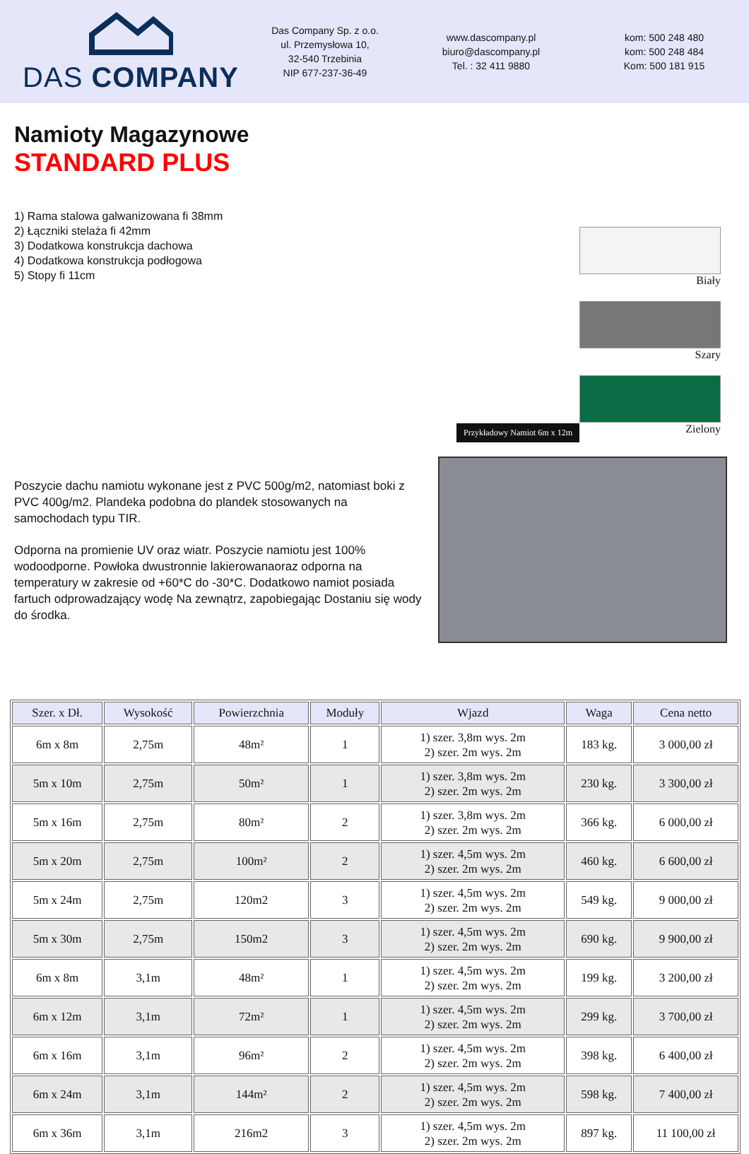DAS COMPANY
Das Company Sp. z o.o.
ul. Przemysłowa 10,
32-540 Trzebinia
NIP 677-237-36-49
www.dascompany.pl
biuro@dascompany.pl
Tel. : 32 411 9880
kom: 500 248 480
kom: 500 248 484
Kom: 500 181 915
Namioty Magazynowe
STANDARD PLUS
1) Rama stalowa galwanizowana fi 38mm
2) Łączniki stelaża fi 42mm
3) Dodatkowa konstrukcja dachowa
4) Dodatkowa konstrukcja podłogowa
5) Stopy fi 11cm
Przykładowy Namiot 6m x 12m
Biały
Szary
Zielony
Poszycie dachu namiotu wykonane jest z PVC 500g/m2, natomiast boki z PVC 400g/m2. Plandeka podobna do plandek stosowanych na samochodach typu TIR.
Odporna na promienie UV oraz wiatr. Poszycie namiotu jest 100% wodoodporne. Powłoka dwustronnie lakierowanaoraz odporna na temperatury w zakresie od +60*C do -30*C. Dodatkowo namiot posiada fartuch odprowadzający wodę Na zewnątrz, zapobiegając Dostaniu się wody do środka.
| Szer. x Dł. | Wysokość | Powierzchnia | Moduły | Wjazd | Waga | Cena netto |
| --- | --- | --- | --- | --- | --- | --- |
| 6m x 8m | 2,75m | 48m² | 1 | 1) szer. 3,8m wys. 2m 2) szer. 2m wys. 2m | 183 kg. | 3 000,00 zł |
| 5m x 10m | 2,75m | 50m² | 1 | 1) szer. 3,8m wys. 2m 2) szer. 2m wys. 2m | 230 kg. | 3 300,00 zł |
| 5m x 16m | 2,75m | 80m² | 2 | 1) szer. 3,8m wys. 2m 2) szer. 2m wys. 2m | 366 kg. | 6 000,00 zł |
| 5m x 20m | 2,75m | 100m² | 2 | 1) szer. 4,5m wys. 2m 2) szer. 2m wys. 2m | 460 kg. | 6 600,00 zł |
| 5m x 24m | 2,75m | 120m2 | 3 | 1) szer. 4,5m wys. 2m 2) szer. 2m wys. 2m | 549 kg. | 9 000,00 zł |
| 5m x 30m | 2,75m | 150m2 | 3 | 1) szer. 4,5m wys. 2m 2) szer. 2m wys. 2m | 690 kg. | 9 900,00 zł |
| 6m x 8m | 3,1m | 48m² | 1 | 1) szer. 4,5m wys. 2m 2) szer. 2m wys. 2m | 199 kg. | 3 200,00 zł |
| 6m x 12m | 3,1m | 72m² | 1 | 1) szer. 4,5m wys. 2m 2) szer. 2m wys. 2m | 299 kg. | 3 700,00 zł |
| 6m x 16m | 3,1m | 96m² | 2 | 1) szer. 4,5m wys. 2m 2) szer. 2m wys. 2m | 398 kg. | 6 400,00 zł |
| 6m x 24m | 3,1m | 144m² | 2 | 1) szer. 4,5m wys. 2m 2) szer. 2m wys. 2m | 598 kg. | 7 400,00 zł |
| 6m x 36m | 3,1m | 216m2 | 3 | 1) szer. 4,5m wys. 2m 2) szer. 2m wys. 2m | 897 kg. | 11 100,00 zł |